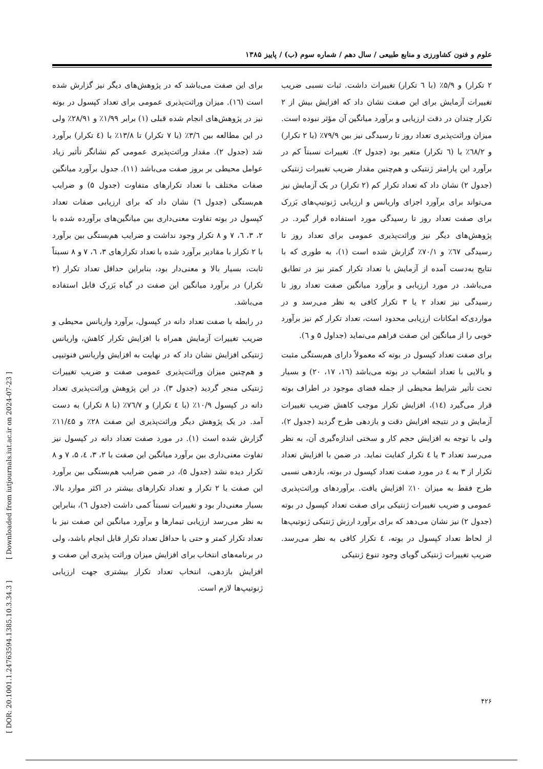علوم و فنون کشاورزی و منابع طبیعی / سال دهم / شماره سوم (ب) / پاییز ۱۳۸۵
۲ تکرار) و ۵/۹٪ (با ٦ تکرار) تغییرات داشت. ثبات نسبی ضریب تغییرات آزمایش برای این صفت نشان داد که افزایش بیش از ۲ تکرار چندان در دقت ارزیابی و برآورد میانگین آن مؤثر نبوده است. میزان وراثت‌پذیری تعداد روز تا رسیدگی نیز بین ۷۹/۹٪ (با ۲ تکرار) و ٦٨/۲٪ با (٦ تکرار) متغیر بود (جدول ۲). تغییرات نسبتاً کم در برآورد این پارامتر ژنتیکی و هم‌چنین مقدار ضریب تغییرات ژنتیکی (جدول ۲) نشان داد که تعداد تکرار کم (۲ تکرار) در یک آزمایش نیز می‌تواند برای برآورد اجزای واریانس و ارزیابی ژنوتیپ‌های بَزرک برای صفت تعداد روز تا رسیدگی مورد استفاده قرار گیرد. در پژوهش‌های دیگر نیز وراثت‌پذیری عمومی برای تعداد روز تا رسیدگی ٦٧٪ و ۷۰/۱٪ گزارش شده است (۱)، به طوری که با نتایج به‌دست آمده از آزمایش با تعداد تکرار کمتر نیز در تطابق می‌باشد. در مورد ارزیابی و برآورد میانگین صفت تعداد روز تا رسیدگی نیز تعداد ۲ یا ۳ تکرار کافی به نظر می‌رسد و در مواردی‌که امکانات ارزیابی محدود است، تعداد تکرار کم نیز برآورد خوبی را از میانگین این صفت فراهم می‌نماید (جداول ۵ و ٦).
برای صفت تعداد کپسول در بوته که معمولاً دارای هم‌بستگی مثبت و بالایی با تعداد انشعاب در بوته می‌باشد (١٦، ١٧، ٢٠) و بسیار تحت تأثیر شرایط محیطی از جمله فضای موجود در اطراف بوته قرار می‌گیرد (١٤)، افزایش تکرار موجب کاهش ضریب تغییرات آزمایش و در نتیجه افزایش دقت و بازدهی طرح گردید (جدول ۲)، ولی با توجه به افزایش حجم کار و سختی اندازه‌گیری آن، به نظر می‌رسد تعداد ۳ یا ٤ تکرار کفایت نماید. در ضمن با افزایش تعداد تکرار از ۳ به ٤ در مورد صفت تعداد کپسول در بوته، بازدهی نسبی طرح فقط به میزان ۱۰٪ افزایش یافت. برآوردهای وراثت‌پذیری عمومی و ضریب تغییرات ژنتیکی برای صفت تعداد کپسول در بوته (جدول ۲) نیز نشان می‌دهد که برای برآورد ارزش ژنتیکی ژنوتیپ‌ها از لحاظ تعداد کپسول در بوته، ٤ تکرار کافی به نظر می‌رسد. ضریب تغییرات ژنتیکی گویای وجود تنوع ژنتیکی
برای این صفت می‌باشد که در پژوهش‌های دیگر نیز گزارش شده است (١٦). میزان وراثت‌پذیری عمومی برای تعداد کپسول در بوته نیز در پژوهش‌های انجام شده قبلی (۱) برابر ۱/۹۹٪ و ۲۸/۹۱٪ ولی در این مطالعه بین ۳/٦٪ (با ۷ تکرار) تا ۱۳/۸٪ با (٤ تکرار) برآورد شد (جدول ۲). مقدار وراثت‌پذیری عمومی کم نشانگر تأثیر زیاد عوامل محیطی بر بروز صفت می‌باشد (۱۱). جدول برآورد میانگین صفات مختلف با تعداد تکرارهای متفاوت (جدول ۵) و ضرایب هم‌بستگی (جدول ٦) نشان داد که برای ارزیابی صفات تعداد کپسول در بوته تفاوت معنی‌داری بین میانگین‌های برآورده شده با ۲، ۳، ٦، ۷ و ۸ تکرار وجود نداشت و ضرایب هم‌بستگی بین برآورد با ۲ تکرار با مقادیر برآورد شده با تعداد تکرارهای ۳، ٦، ۷ و ۸ نسبتاً ثابت، بسیار بالا و معنی‌دار بود، بنابراین حداقل تعداد تکرار (۲ تکرار) در برآورد میانگین این صفت در گیاه بَزرک قابل استفاده می‌باشد.
در رابطه با صفت تعداد دانه در کپسول، برآورد واریانس محیطی و ضریب تغییرات آزمایش همراه با افزایش تکرار کاهش، واریانس ژنتیکی افزایش نشان داد که در نهایت به افزایش واریانس فنوتیپی و هم‌چنین میزان وراثت‌پذیری عمومی صفت و ضریب تغییرات ژنتیکی منجر گردید (جدول ۳). در این پژوهش وراثت‌پذیری تعداد دانه در کپسول ۱۰/۹٪ (با ٤ تکرار) و ۷٦/۷٪ (با ۸ تکرار) به دست آمد. در یک پژوهش دیگر وراثت‌پذیری این صفت ۲۸٪ و ۱۱/٤۵٪ گزارش شده است (۱). در مورد صفت تعداد دانه در کپسول نیز تفاوت معنی‌داری بین برآورد میانگین این صفت با ۲، ۳، ٤، ۵، ۷ و ۸ تکرار دیده نشد (جدول ۵)، در ضمن ضرایب هم‌بستگی بین برآورد این صفت با ۲ تکرار و تعداد تکرارهای بیشتر در اکثر موارد بالا، بسیار معنی‌دار بود و تغییرات نسبتاً کمی داشت (جدول ٦)، بنابراین به نظر می‌رسد ارزیابی تیمارها و برآورد میانگین این صفت نیز با تعداد تکرار کمتر و حتی با حداقل تعداد تکرار قابل انجام باشد، ولی در برنامه‌های انتخاب برای افزایش میزان وراثت پذیری این صفت و افزایش بازدهی، انتخاب تعداد تکرار بیشتری جهت ارزیابی ژنوتیپ‌ها لازم است.
۴۲۶
[ DOR: 20.1001.1.24763594.1385.10.3.34.3 ] [ Downloaded from iutjournals.iut.ac.ir on 2024-07-23 ]